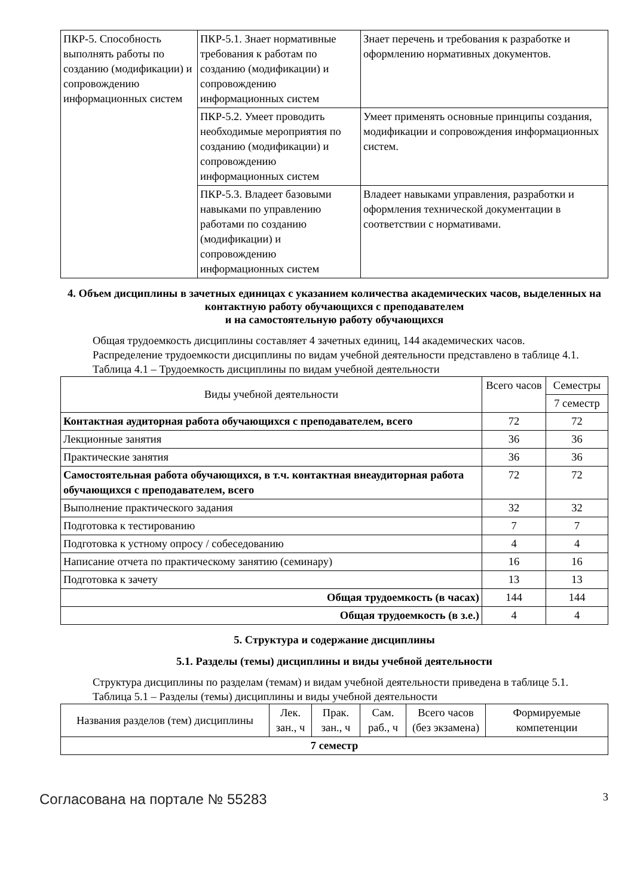| ПКР-5. Способность выполнять работы по созданию (модификации) и сопровождению информационных систем | ПКР-5.1. Знает нормативные требования к работам по созданию (модификации) и сопровождению информационных систем | Знает перечень и требования к разработке и оформлению нормативных документов. |
| | ПКР-5.2. Умеет проводить необходимые мероприятия по созданию (модификации) и сопровождению информационных систем | Умеет применять основные принципы создания, модификации и сопровождения информационных систем. |
| | ПКР-5.3. Владеет базовыми навыками по управлению работами по созданию (модификации) и сопровождению информационных систем | Владеет навыками управления, разработки и оформления технической документации в соответствии с нормативами. |
4. Объем дисциплины в зачетных единицах с указанием количества академических часов, выделенных на контактную работу обучающихся с преподавателем
и на самостоятельную работу обучающихся
Общая трудоемкость дисциплины составляет 4 зачетных единиц, 144 академических часов.
Распределение трудоемкости дисциплины по видам учебной деятельности представлено в таблице 4.1.
Таблица 4.1 – Трудоемкость дисциплины по видам учебной деятельности
| Виды учебной деятельности | Всего часов | Семестры |
| --- | --- | --- |
| | | 7 семестр |
| Контактная аудиторная работа обучающихся с преподавателем, всего | 72 | 72 |
| Лекционные занятия | 36 | 36 |
| Практические занятия | 36 | 36 |
| Самостоятельная работа обучающихся, в т.ч. контактная внеаудиторная работа обучающихся с преподавателем, всего | 72 | 72 |
| Выполнение практического задания | 32 | 32 |
| Подготовка к тестированию | 7 | 7 |
| Подготовка к устному опросу / собеседованию | 4 | 4 |
| Написание отчета по практическому занятию (семинару) | 16 | 16 |
| Подготовка к зачету | 13 | 13 |
| Общая трудоемкость (в часах) | 144 | 144 |
| Общая трудоемкость (в з.е.) | 4 | 4 |
5. Структура и содержание дисциплины
5.1. Разделы (темы) дисциплины и виды учебной деятельности
Структура дисциплины по разделам (темам) и видам учебной деятельности приведена в таблице 5.1.
Таблица 5.1 – Разделы (темы) дисциплины и виды учебной деятельности
| Названия разделов (тем) дисциплины | Лек. зан., ч | Прак. зан., ч | Сам. раб., ч | Всего часов (без экзамена) | Формируемые компетенции |
| --- | --- | --- | --- | --- | --- |
| 7 семестр | | | | | |
Согласована на портале № 55283 3